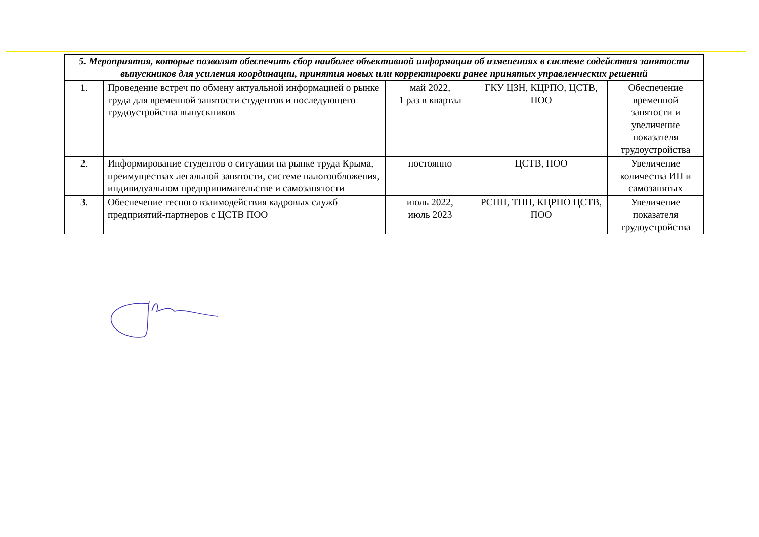| 5. Мероприятия, которые позволят обеспечить сбор наиболее объективной информации об изменениях в системе содействия занятости выпускников для усиления координации, принятия новых или корректировки ранее принятых управленческих решений | | | | |
| --- | --- | --- | --- | --- |
| 1. | Проведение встреч по обмену актуальной информацией о рынке труда для временной занятости студентов и последующего трудоустройства выпускников | май 2022, 1 раз в квартал | ГКУ ЦЗН, КЦРПО, ЦСТВ, ПОО | Обеспечение временной занятости и увеличение показателя трудоустройства |
| 2. | Информирование студентов о ситуации на рынке труда Крыма, преимуществах легальной занятости, системе налогообложения, индивидуальном предпринимательстве и самозанятости | постоянно | ЦСТВ, ПОО | Увеличение количества ИП и самозанятых |
| 3. | Обеспечение тесного взаимодействия кадровых служб предприятий-партнеров с ЦСТВ ПОО | июль 2022, июль 2023 | РСПП, ТПП, КЦРПО ЦСТВ, ПОО | Увеличение показателя трудоустройства |